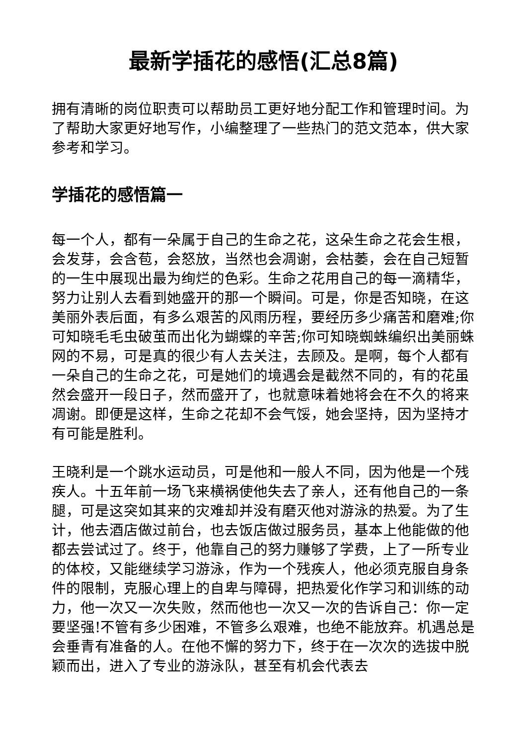最新学插花的感悟(汇总8篇)
拥有清晰的岗位职责可以帮助员工更好地分配工作和管理时间。为了帮助大家更好地写作，小编整理了一些热门的范文范本，供大家参考和学习。
学插花的感悟篇一
每一个人，都有一朵属于自己的生命之花，这朵生命之花会生根，会发芽，会含苞，会怒放，当然也会凋谢，会枯萎，会在自己短暂的一生中展现出最为绚烂的色彩。生命之花用自己的每一滴精华，努力让别人去看到她盛开的那一个瞬间。可是，你是否知晓，在这美丽外表后面，有多么艰苦的风雨历程，要经历多少痛苦和磨难;你可知晓毛毛虫破茧而出化为蝴蝶的辛苦;你可知晓蜘蛛编织出美丽蛛网的不易，可是真的很少有人去关注，去顾及。是啊，每个人都有一朵自己的生命之花，可是她们的境遇会是截然不同的，有的花虽然会盛开一段日子，然而盛开了，也就意味着她将会在不久的将来凋谢。即便是这样，生命之花却不会气馁，她会坚持，因为坚持才有可能是胜利。
王晓利是一个跳水运动员，可是他和一般人不同，因为他是一个残疾人。十五年前一场飞来横祸使他失去了亲人，还有他自己的一条腿，可是这突如其来的灾难却并没有磨灭他对游泳的热爱。为了生计，他去酒店做过前台，也去饭店做过服务员，基本上他能做的他都去尝试过了。终于，他靠自己的努力赚够了学费，上了一所专业的体校，又能继续学习游泳，作为一个残疾人，他必须克服自身条件的限制，克服心理上的自卑与障碍，把热爱化作学习和训练的动力，他一次又一次失败，然而他也一次又一次的告诉自己：你一定要坚强!不管有多少困难，不管多么艰难，也绝不能放弃。机遇总是会垂青有准备的人。在他不懈的努力下，终于在一次次的选拔中脱颖而出，进入了专业的游泳队，甚至有机会代表去